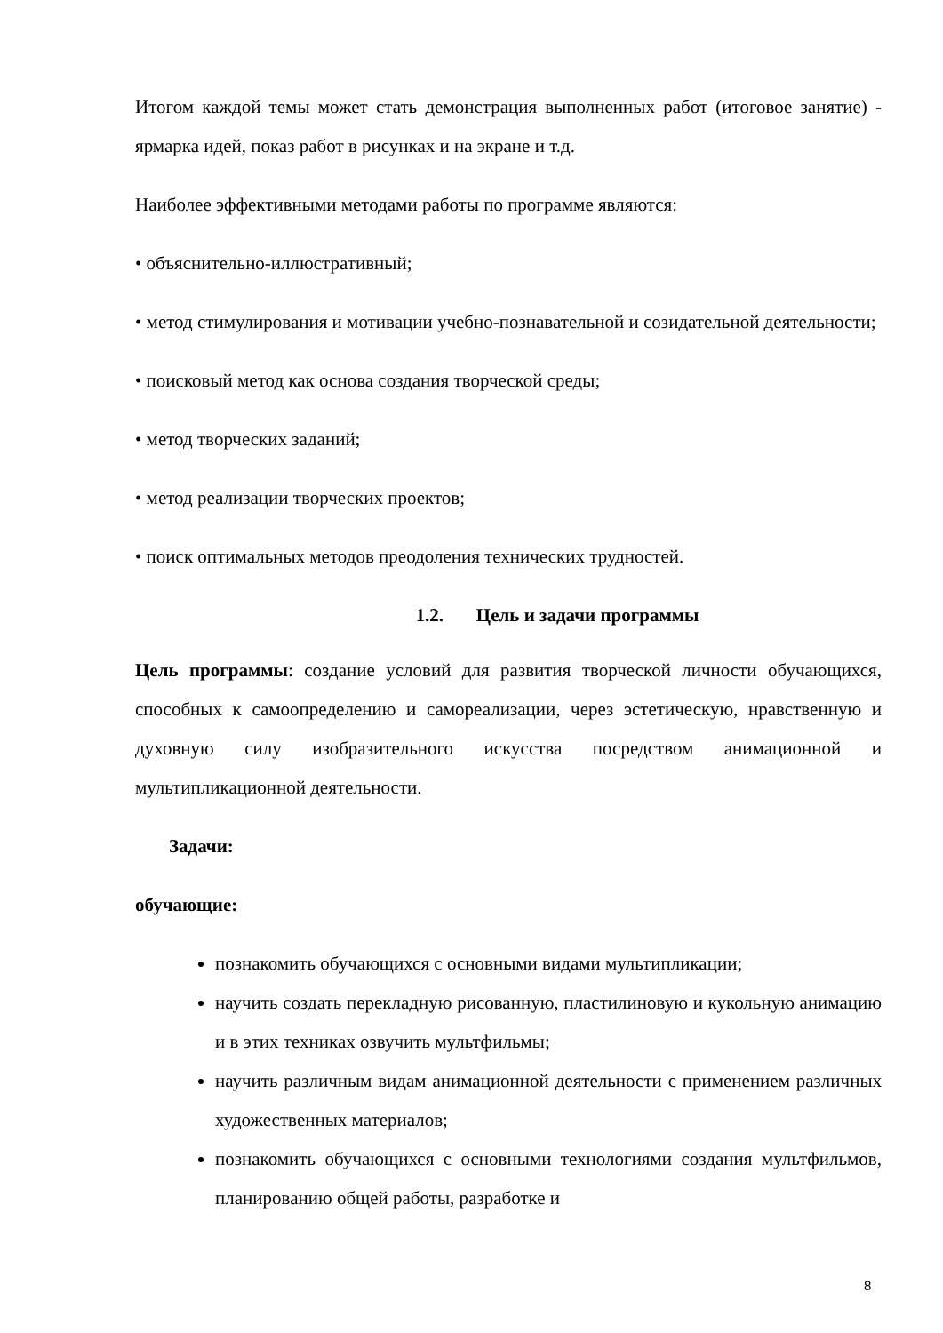Итогом каждой темы может стать демонстрация выполненных работ (итоговое занятие) - ярмарка идей, показ работ в рисунках и на экране и т.д.
Наиболее эффективными методами работы по программе являются:
• объяснительно-иллюстративный;
• метод стимулирования и мотивации учебно-познавательной и созидательной деятельности;
• поисковый метод как основа создания творческой среды;
• метод творческих заданий;
• метод реализации творческих проектов;
• поиск оптимальных методов преодоления технических трудностей.
1.2. Цель и задачи программы
Цель программы: создание условий для развития творческой личности обучающихся, способных к самоопределению и самореализации, через эстетическую, нравственную и духовную силу изобразительного искусства посредством анимационной и мультипликационной деятельности.
Задачи:
обучающие:
познакомить обучающихся с основными видами мультипликации;
научить создать перекладную рисованную, пластилиновую и кукольную анимацию и в этих техниках озвучить мультфильмы;
научить различным видам анимационной деятельности с применением различных художественных материалов;
познакомить обучающихся с основными технологиями создания мультфильмов, планированию общей работы, разработке и
8